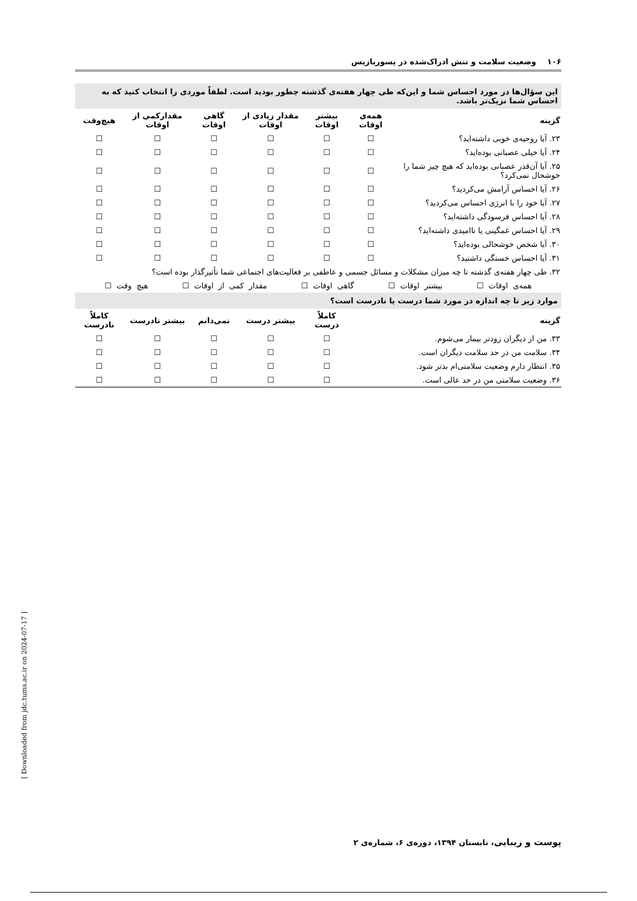۱۰۶ وضعیت سلامت و تنش ادراک‌شده در پسوریازیس
| این سؤال‌ها در مورد احساس شما و این‌که طی چهار هفته‌ی گذشته چطور بودید است. لطفاً موردی را انتخاب کنید که به احساس شما نزیک‌تر باشد. | | | | | | |
| گزینه | همه‌ی اوقات | بیشتر اوقات | مقدار زیادی از اوقات | گاهی اوقات | مقدارکمی از اوقات | هیچ‌وقت |
| ۲۳. آیا روحیه‌ی خوبی داشته‌اید؟ | ☐ | ☐ | ☐ | ☐ | ☐ | ☐ |
| ۲۴. آیا خیلی عصبانی بوده‌اید؟ | ☐ | ☐ | ☐ | ☐ | ☐ | ☐ |
| ۲۵. آیا آن‌قدر عصبانی بوده‌اید که هیچ چیز شما را خوشحال نمی‌کرد؟ | ☐ | ☐ | ☐ | ☐ | ☐ | ☐ |
| ۲۶. آیا احساس آرامش می‌کردید؟ | ☐ | ☐ | ☐ | ☐ | ☐ | ☐ |
| ۲۷. آیا خود را با انرژی احساس می‌کردید؟ | ☐ | ☐ | ☐ | ☐ | ☐ | ☐ |
| ۲۸. آیا احساس فرسودگی داشته‌اید؟ | ☐ | ☐ | ☐ | ☐ | ☐ | ☐ |
| ۲۹. آیا احساس غمگینی یا ناامیدی داشته‌اید؟ | ☐ | ☐ | ☐ | ☐ | ☐ | ☐ |
| ۳۰. آیا شخص خوشحالی بوده‌اید؟ | ☐ | ☐ | ☐ | ☐ | ☐ | ☐ |
| ۳۱. آیا احساس خستگی داشتید؟ | ☐ | ☐ | ☐ | ☐ | ☐ | ☐ |
| ۳۲. طی چهار هفته‌ی گذشته تا چه میزان مشکلات و مسائل جسمی و عاطفی بر فعالیت‌های اجتماعی شما تأثیرگذار بوده است؟ | | | | | | |
| همه‌ی اوقات ☐ بیشتر اوقات ☐ گاهی اوقات ☐ مقدار کمی از اوقات ☐ هیچ وقت ☐ | | | | | | |
| موارد زیر تا چه اندازه در مورد شما درست یا نادرست است؟ | | | | | | |
| گزینه | | کاملاً درست | بیشتر درست | نمی‌دانم | بیشتر نادرست | کاملاً نادرست |
| ۳۳. من از دیگران زودتر بیمار می‌شوم. | | ☐ | ☐ | ☐ | ☐ | ☐ |
| ۳۴. سلامت من در حد سلامت دیگران است. | | ☐ | ☐ | ☐ | ☐ | ☐ |
| ۳۵. انتظار دارم وضعیت سلامتی‌ام بدتر شود. | | ☐ | ☐ | ☐ | ☐ | ☐ |
| ۳۶. وضعیت سلامتی من در حد عالی است. | | ☐ | ☐ | ☐ | ☐ | ☐ |
پوست و زیبایی، تابستان ۱۳۹۴، دوره‌ی ۶، شماره‌ی ۲
[ Downloaded from jdc.tums.ac.ir on 2024-07-17 ]